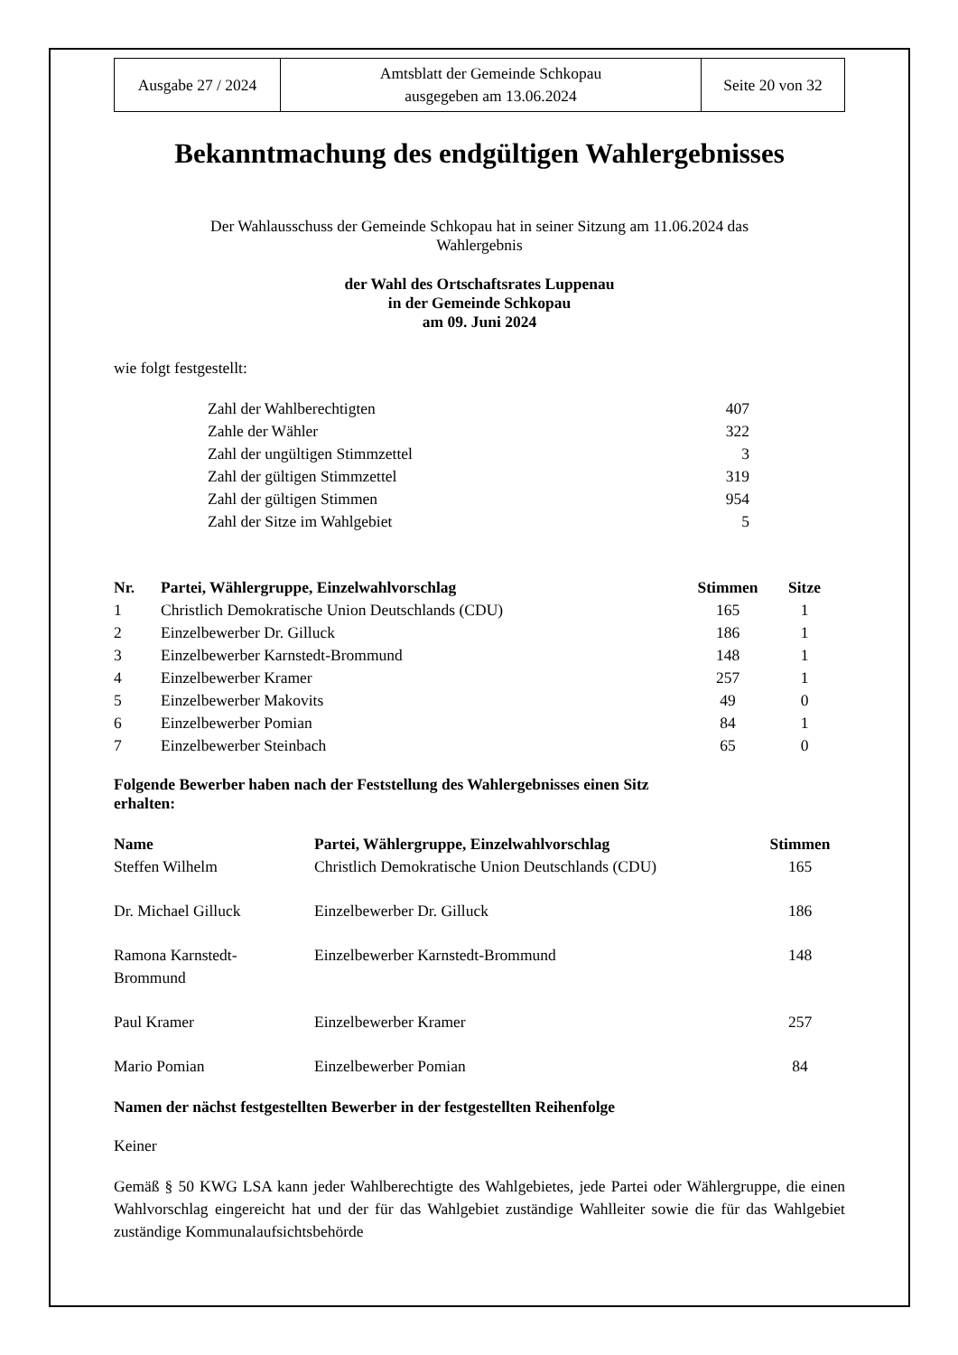| Ausgabe 27 / 2024 | Amtsblatt der Gemeinde Schkopau ausgegeben am 13.06.2024 | Seite 20 von 32 |
Bekanntmachung des endgültigen Wahlergebnisses
Der Wahlausschuss der Gemeinde Schkopau hat in seiner Sitzung am 11.06.2024 das
Wahlergebnis
der Wahl des Ortschaftsrates Luppenau
in der Gemeinde Schkopau
am 09. Juni 2024
wie folgt festgestellt:
| Zahl der Wahlberechtigten | 407 |
| Zahle der Wähler | 322 |
| Zahl der ungültigen Stimmzettel | 3 |
| Zahl der gültigen Stimmzettel | 319 |
| Zahl der gültigen Stimmen | 954 |
| Zahl der Sitze im Wahlgebiet | 5 |
| Nr. | Partei, Wählergruppe, Einzelwahlvorschlag | Stimmen | Sitze |
| --- | --- | --- | --- |
| 1 | Christlich Demokratische Union Deutschlands (CDU) | 165 | 1 |
| 2 | Einzelbewerber Dr. Gilluck | 186 | 1 |
| 3 | Einzelbewerber Karnstedt-Brommund | 148 | 1 |
| 4 | Einzelbewerber Kramer | 257 | 1 |
| 5 | Einzelbewerber Makovits | 49 | 0 |
| 6 | Einzelbewerber Pomian | 84 | 1 |
| 7 | Einzelbewerber Steinbach | 65 | 0 |
Folgende Bewerber haben nach der Feststellung des Wahlergebnisses einen Sitz
erhalten:
| Name | Partei, Wählergruppe, Einzelwahlvorschlag | Stimmen |
| --- | --- | --- |
| Steffen Wilhelm | Christlich Demokratische Union Deutschlands (CDU) | 165 |
| Dr. Michael Gilluck | Einzelbewerber Dr. Gilluck | 186 |
| Ramona Karnstedt- Brommund | Einzelbewerber Karnstedt-Brommund | 148 |
| Paul Kramer | Einzelbewerber Kramer | 257 |
| Mario Pomian | Einzelbewerber Pomian | 84 |
Namen der nächst festgestellten Bewerber in der festgestellten Reihenfolge
Keiner
Gemäß § 50 KWG LSA kann jeder Wahlberechtigte des Wahlgebietes, jede Partei oder Wählergruppe, die einen Wahlvorschlag eingereicht hat und der für das Wahlgebiet zuständige Wahlleiter sowie die für das Wahlgebiet zuständige Kommunalaufsichtsbehörde